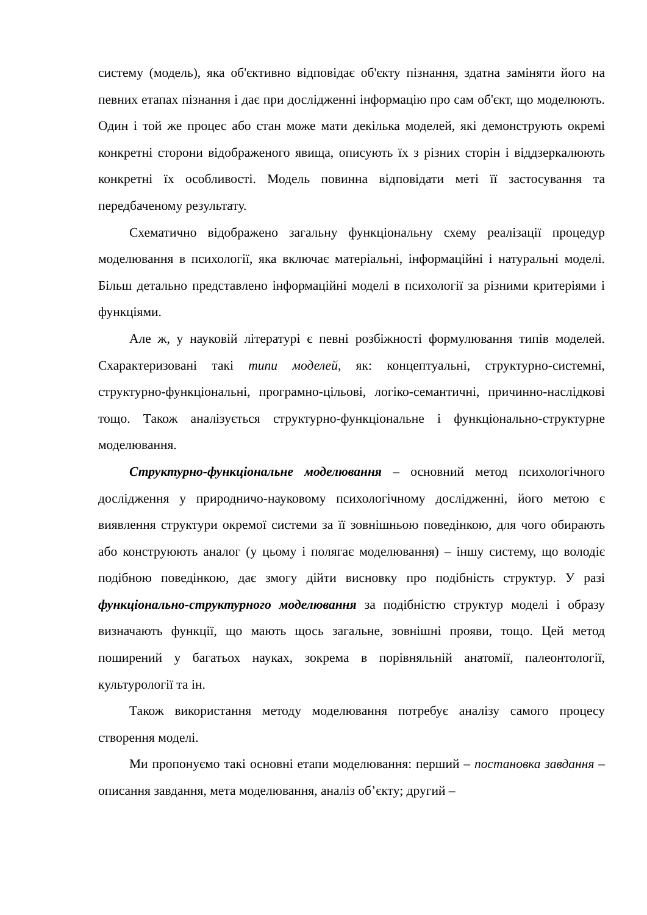систему (модель), яка об'єктивно відповідає об'єкту пізнання, здатна заміняти його на певних етапах пізнання і дає при дослідженні інформацію про сам об'єкт, що моделюють. Один і той же процес або стан може мати декілька моделей, які демонструють окремі конкретні сторони відображеного явища, описують їх з різних сторін і віддзеркалюють конкретні їх особливості. Модель повинна відповідати меті її застосування та передбаченому результату.
Схематично відображено загальну функціональну схему реалізації процедур моделювання в психології, яка включає матеріальні, інформаційні і натуральні моделі. Більш детально представлено інформаційні моделі в психології за різними критеріями і функціями.
Але ж, у науковій літературі є певні розбіжності формулювання типів моделей. Схарактеризовані такі типи моделей, як: концептуальні, структурно-системні, структурно-функціональні, програмно-цільові, логіко-семантичні, причинно-наслідкові тощо. Також аналізується структурно-функціональне і функціонально-структурне моделювання.
Структурно-функціональне моделювання – основний метод психологічного дослідження у природничо-науковому психологічному дослідженні, його метою є виявлення структури окремої системи за її зовнішньою поведінкою, для чого обирають або конструюють аналог (у цьому і полягає моделювання) – іншу систему, що володіє подібною поведінкою, дає змогу дійти висновку про подібність структур. У разі функціонально-структурного моделювання за подібністю структур моделі і образу визначають функції, що мають щось загальне, зовнішні прояви, тощо. Цей метод поширений у багатьох науках, зокрема в порівняльній анатомії, палеонтології, культурології та ін.
Також використання методу моделювання потребує аналізу самого процесу створення моделі.
Ми пропонуємо такі основні етапи моделювання: перший – постановка завдання – описання завдання, мета моделювання, аналіз об’єкту; другий –